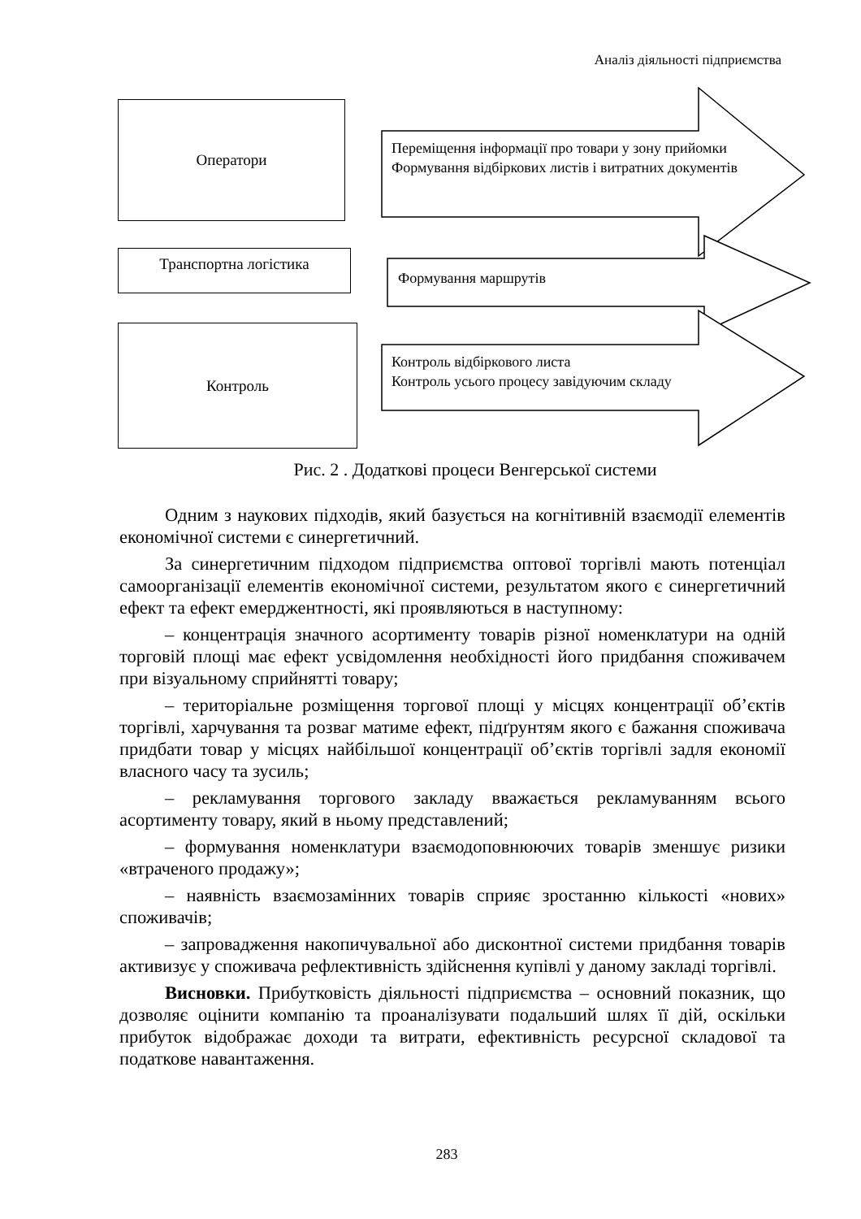Аналіз діяльності підприємства
Оператори
Транспортна логістика
Контроль
Переміщення інформації про товари у зону прийомки
Формування відбіркових листів і витратних документів
Формування маршрутів
Контроль відбіркового листа
Контроль усього процесу завідуючим складу
Рис. 2 . Додаткові процеси Венгерської системи
Одним з наукових підходів, який базується на когнітивній взаємодії елементів економічної системи є синергетичний.
За синергетичним підходом підприємства оптової торгівлі мають потенціал самоорганізації елементів економічної системи, результатом якого є синергетичний ефект та ефект емерджентності, які проявляються в наступному:
– концентрація значного асортименту товарів різної номенклатури на одній торговій площі має ефект усвідомлення необхідності його придбання споживачем при візуальному сприйнятті товару;
– територіальне розміщення торгової площі у місцях концентрації об’єктів торгівлі, харчування та розваг матиме ефект, підґрунтям якого є бажання споживача придбати товар у місцях найбільшої концентрації об’єктів торгівлі задля економії власного часу та зусиль;
– рекламування торгового закладу вважається рекламуванням всього асортименту товару, який в ньому представлений;
– формування номенклатури взаємодоповнюючих товарів зменшує ризики «втраченого продажу»;
– наявність взаємозамінних товарів сприяє зростанню кількості «нових» споживачів;
– запровадження накопичувальної або дисконтної системи придбання товарів активизує у споживача рефлективність здійснення купівлі у даному закладі торгівлі.
Висновки. Прибутковість діяльності підприємства – основний показник, що дозволяє оцінити компанію та проаналізувати подальший шлях її дій, оскільки прибуток відображає доходи та витрати, ефективність ресурсної складової та податкове навантаження.
283